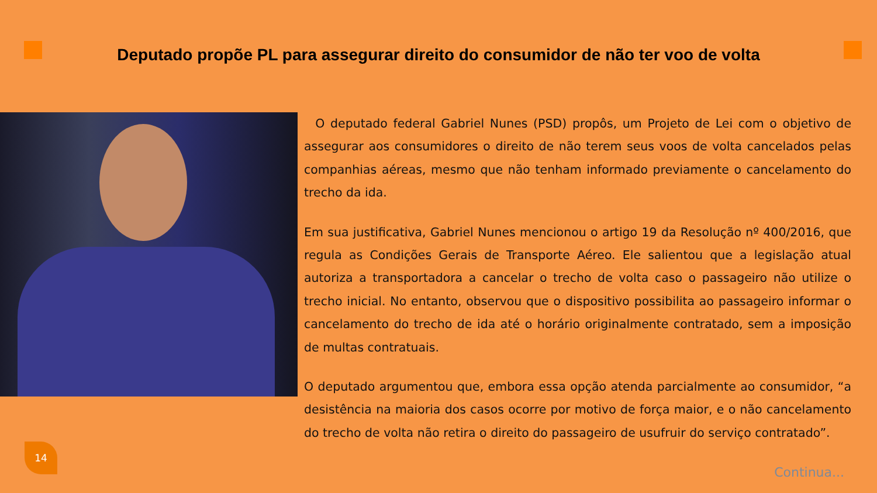Deputado propõe PL para assegurar direito do consumidor de não ter voo de volta
O deputado federal Gabriel Nunes (PSD) propôs, um Projeto de Lei com o objetivo de assegurar aos consumidores o direito de não terem seus voos de volta cancelados pelas companhias aéreas, mesmo que não tenham informado previamente o cancelamento do trecho da ida.
Em sua justificativa, Gabriel Nunes mencionou o artigo 19 da Resolução nº 400/2016, que regula as Condições Gerais de Transporte Aéreo. Ele salientou que a legislação atual autoriza a transportadora a cancelar o trecho de volta caso o passageiro não utilize o trecho inicial. No entanto, observou que o dispositivo possibilita ao passageiro informar o cancelamento do trecho de ida até o horário originalmente contratado, sem a imposição de multas contratuais.
O deputado argumentou que, embora essa opção atenda parcialmente ao consumidor, “a desistência na maioria dos casos ocorre por motivo de força maior, e o não cancelamento do trecho de volta não retira o direito do passageiro de usufruir do serviço contratado”.
14
Continua...